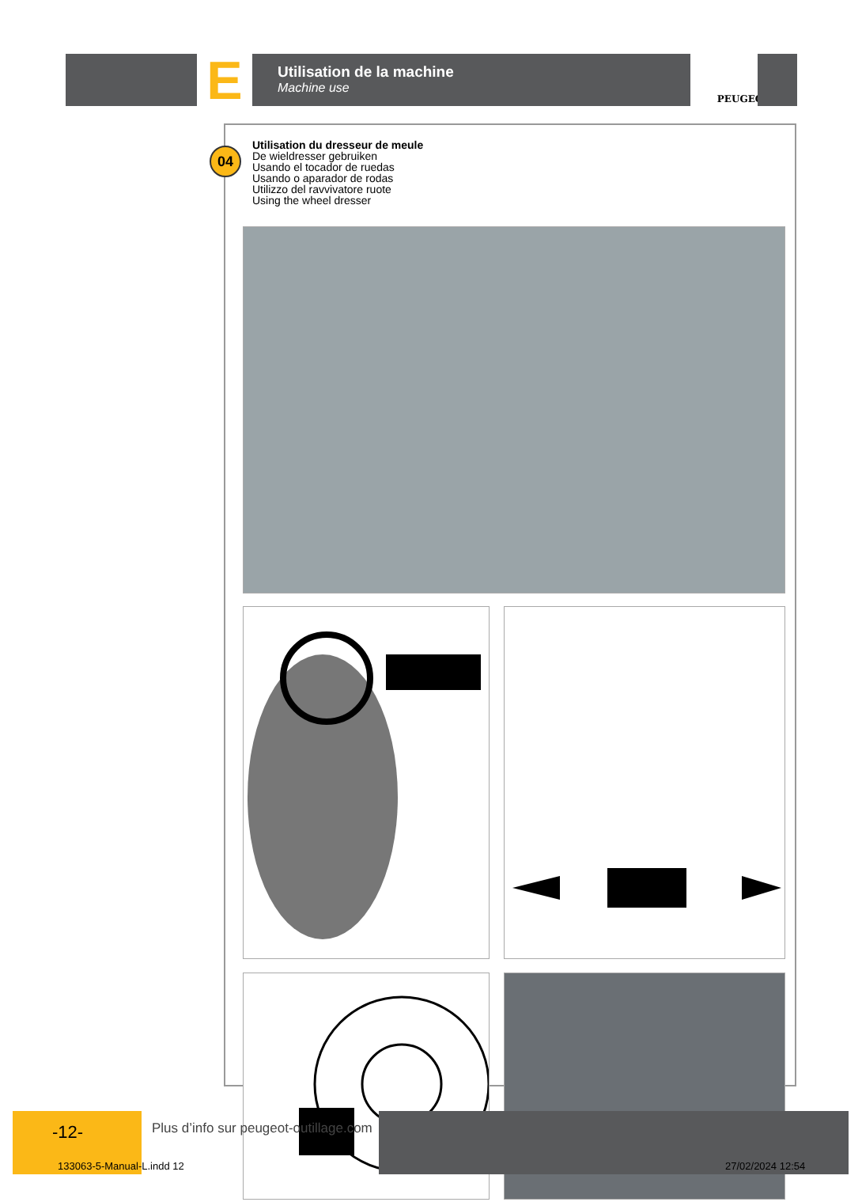E
Utilisation de la machine
Machine use
PEUGEOT
04
Utilisation du dresseur de meule
De wieldresser gebruiken
Usando el tocador de ruedas
Usando o aparador de rodas
Utilizzo del ravvivatore ruote
Using the wheel dresser
-12-
Plus d’info sur peugeot-outillage.com
133063-5-Manual-L.indd 12 27/02/2024 12:54